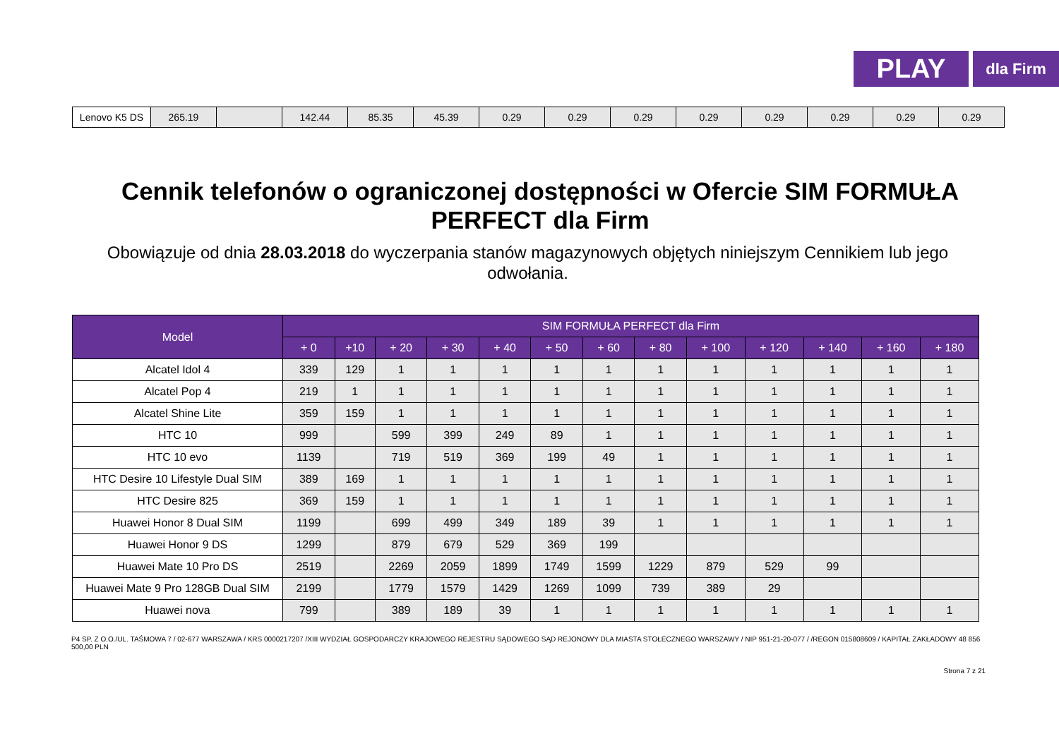PLAY
dla Firm
| Lenovo K5 DS | 265.19 | | 142.44 | 85.35 | 45.39 | 0.29 | 0.29 | 0.29 | 0.29 | 0.29 | 0.29 | 0.29 | 0.29 |
Cennik telefonów o ograniczonej dostępności w Ofercie SIM FORMUŁA PERFECT dla Firm
Obowiązuje od dnia 28.03.2018 do wyczerpania stanów magazynowych objętych niniejszym Cennikiem lub jego odwołania.
| Model | SIM FORMUŁA PERFECT dla Firm | | | | | | | | | | | | |
| --- | --- | --- | --- | --- | --- | --- | --- | --- | --- | --- | --- | --- | --- |
| | + 0 | +10 | + 20 | + 30 | + 40 | + 50 | + 60 | + 80 | + 100 | + 120 | + 140 | + 160 | + 180 |
| Alcatel Idol 4 | 339 | 129 | 1 | 1 | 1 | 1 | 1 | 1 | 1 | 1 | 1 | 1 | 1 |
| Alcatel Pop 4 | 219 | 1 | 1 | 1 | 1 | 1 | 1 | 1 | 1 | 1 | 1 | 1 | 1 |
| Alcatel Shine Lite | 359 | 159 | 1 | 1 | 1 | 1 | 1 | 1 | 1 | 1 | 1 | 1 | 1 |
| HTC 10 | 999 | | 599 | 399 | 249 | 89 | 1 | 1 | 1 | 1 | 1 | 1 | 1 |
| HTC 10 evo | 1139 | | 719 | 519 | 369 | 199 | 49 | 1 | 1 | 1 | 1 | 1 | 1 |
| HTC Desire 10 Lifestyle Dual SIM | 389 | 169 | 1 | 1 | 1 | 1 | 1 | 1 | 1 | 1 | 1 | 1 | 1 |
| HTC Desire 825 | 369 | 159 | 1 | 1 | 1 | 1 | 1 | 1 | 1 | 1 | 1 | 1 | 1 |
| Huawei Honor 8 Dual SIM | 1199 | | 699 | 499 | 349 | 189 | 39 | 1 | 1 | 1 | 1 | 1 | 1 |
| Huawei Honor 9 DS | 1299 | | 879 | 679 | 529 | 369 | 199 | | | | | | |
| Huawei Mate 10 Pro DS | 2519 | | 2269 | 2059 | 1899 | 1749 | 1599 | 1229 | 879 | 529 | 99 | | |
| Huawei Mate 9 Pro 128GB Dual SIM | 2199 | | 1779 | 1579 | 1429 | 1269 | 1099 | 739 | 389 | 29 | | | |
| Huawei nova | 799 | | 389 | 189 | 39 | 1 | 1 | 1 | 1 | 1 | 1 | 1 | 1 |
P4 SP. Z O.O./UL. TAŚMOWA 7 / 02-677 WARSZAWA / KRS 0000217207 /XIII WYDZIAŁ GOSPODARCZY KRAJOWEGO REJESTRU SĄDOWEGO SĄD REJONOWY DLA MIASTA STOŁECZNEGO WARSZAWY / NIP 951-21-20-077 / /REGON 015808609 / KAPITAŁ ZAKŁADOWY 48 856 500,00 PLN
Strona 7 z 21